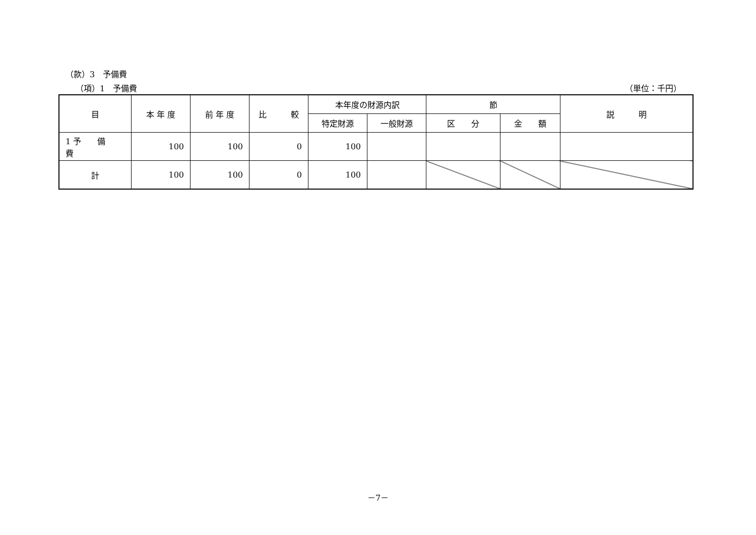（款）3　予備費
（項）1　予備費 （単位：千円）
| 目 | 本 年 度 | 前 年 度 | 比 較 | 本年度の財源内訳 | | 節 | | 説 明 |
| --- | --- | --- | --- | --- | --- | --- | --- | --- |
| | | | | 特定財源 | 一般財源 | 区 分 | 金 額 | |
| 1 予 備 費 | 100 | 100 | 0 | 100 | | | | |
| 計 | 100 | 100 | 0 | 100 | | | | |
－7－